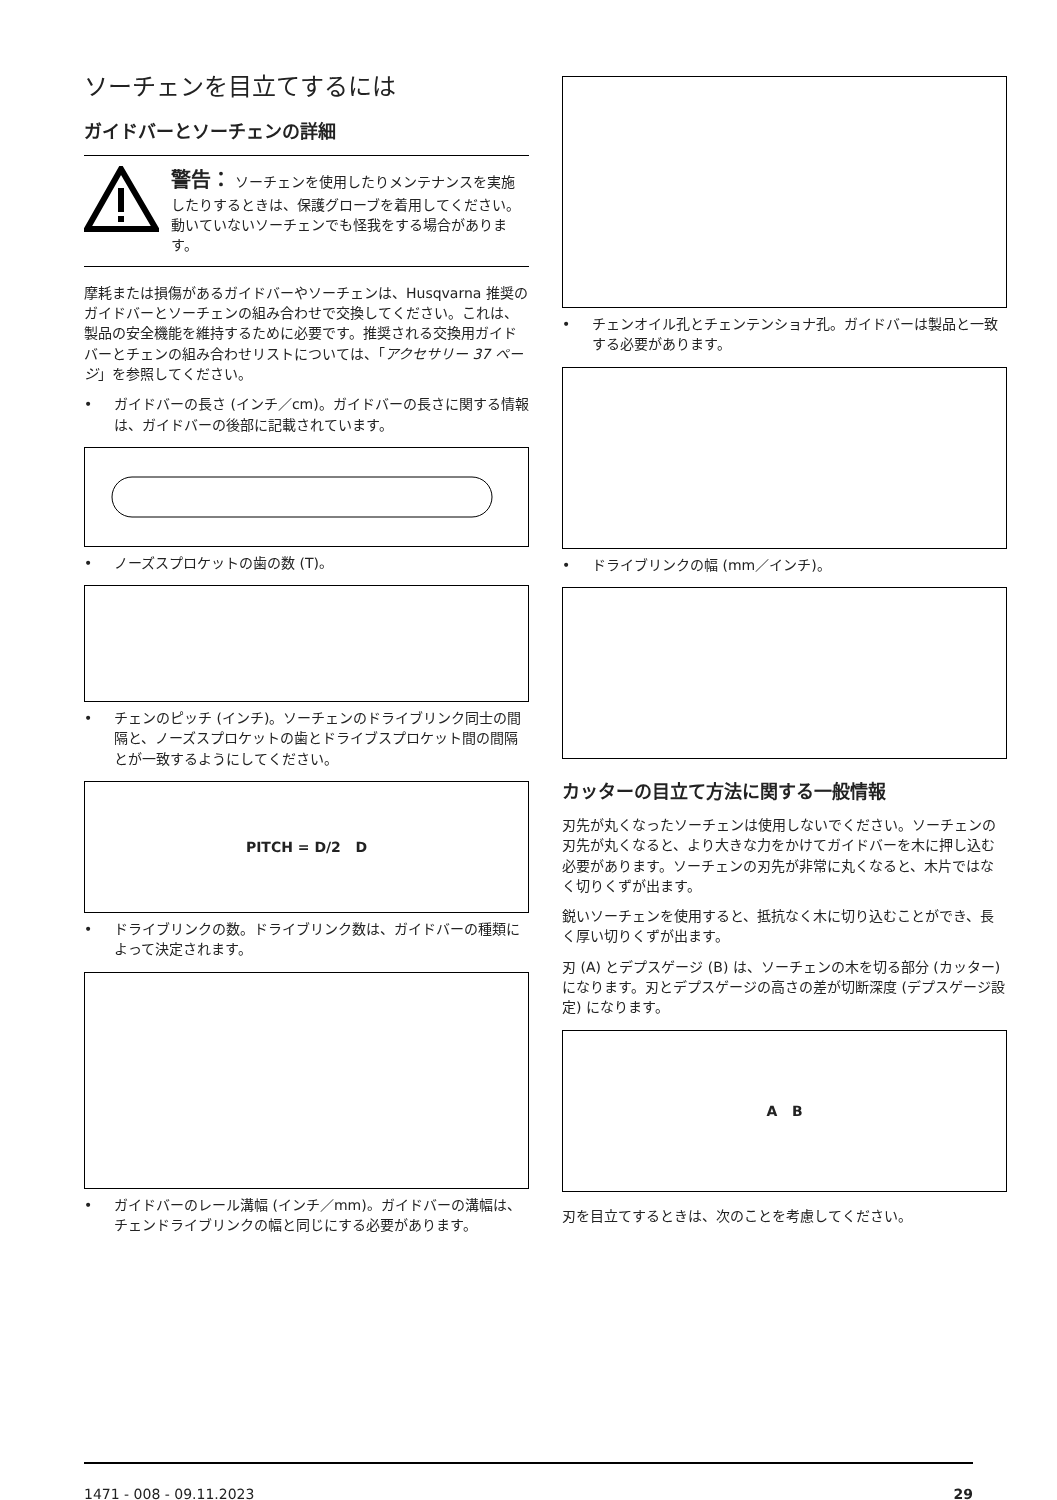ソーチェンを目立てするには
ガイドバーとソーチェンの詳細
警告： ソーチェンを使用したりメンテナンスを実施したりするときは、保護グローブを着用してください。動いていないソーチェンでも怪我をする場合があります。
摩耗または損傷があるガイドバーやソーチェンは、Husqvarna 推奨のガイドバーとソーチェンの組み合わせで交換してください。これは、製品の安全機能を維持するために必要です。推奨される交換用ガイドバーとチェンの組み合わせリストについては、「アクセサリー 37 ページ」を参照してください。
• ガイドバーの長さ (インチ／cm)。ガイドバーの長さに関する情報は、ガイドバーの後部に記載されています。
• ノーズスプロケットの歯の数 (T)。
• チェンのピッチ (インチ)。ソーチェンのドライブリンク同士の間隔と、ノーズスプロケットの歯とドライブスプロケット間の間隔とが一致するようにしてください。
PITCH = D/2 D
• ドライブリンクの数。ドライブリンク数は、ガイドバーの種類によって決定されます。
• ガイドバーのレール溝幅 (インチ／mm)。ガイドバーの溝幅は、チェンドライブリンクの幅と同じにする必要があります。
• チェンオイル孔とチェンテンショナ孔。ガイドバーは製品と一致する必要があります。
• ドライブリンクの幅 (mm／インチ)。
カッターの目立て方法に関する一般情報
刃先が丸くなったソーチェンは使用しないでください。ソーチェンの刃先が丸くなると、より大きな力をかけてガイドバーを木に押し込む必要があります。ソーチェンの刃先が非常に丸くなると、木片ではなく切りくずが出ます。
鋭いソーチェンを使用すると、抵抗なく木に切り込むことができ、長く厚い切りくずが出ます。
刃 (A) とデプスゲージ (B) は、ソーチェンの木を切る部分 (カッター) になります。刃とデプスゲージの高さの差が切断深度 (デプスゲージ設定) になります。
A B
刃を目立てするときは、次のことを考慮してください。
1471 - 008 - 09.11.2023 29